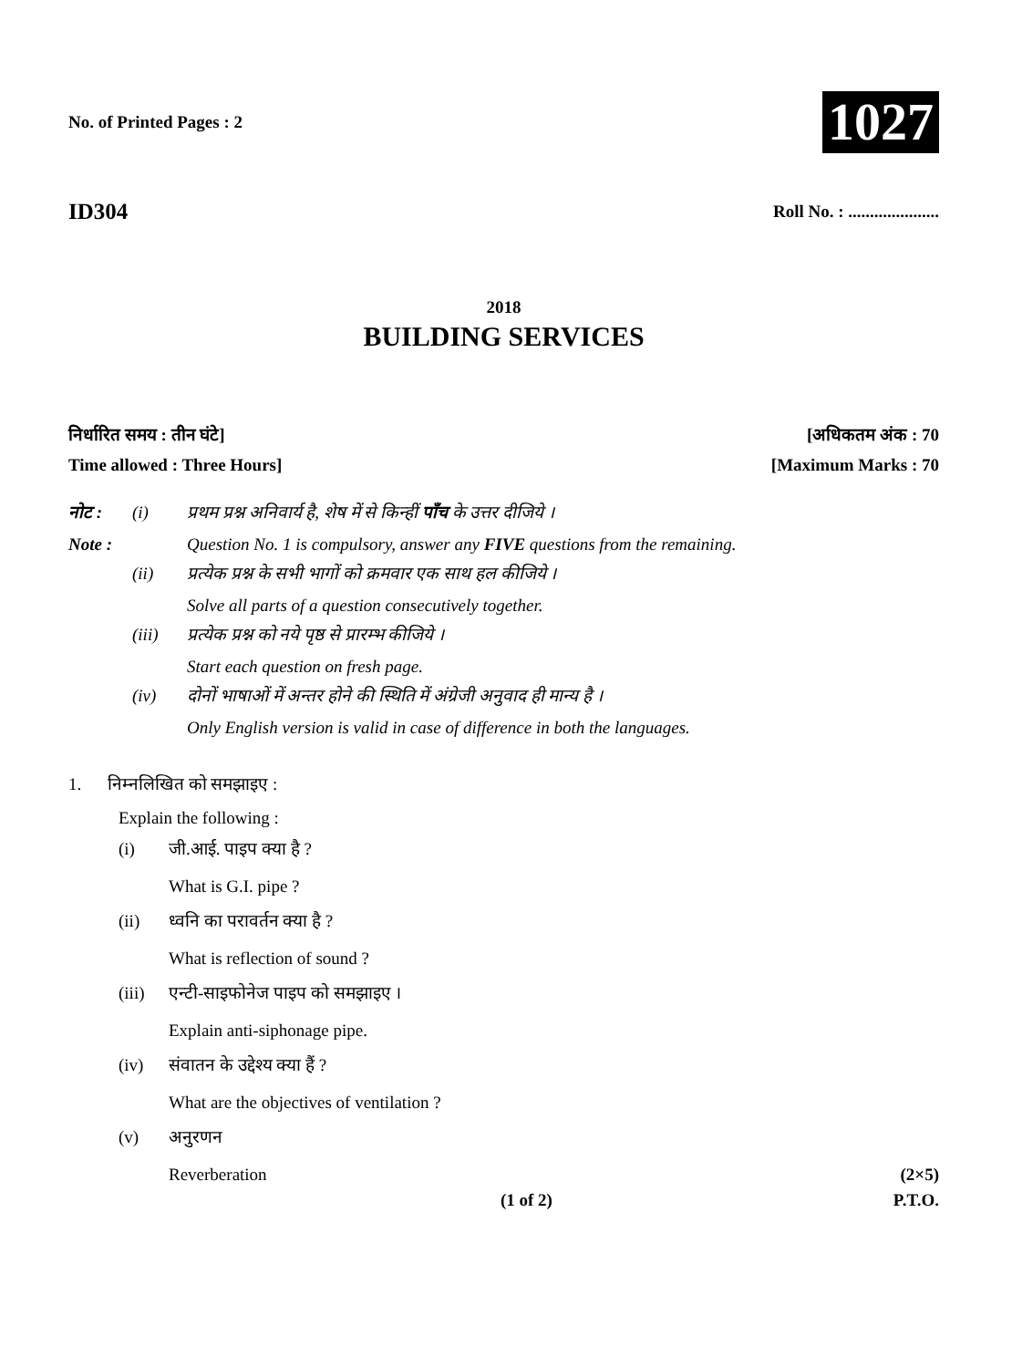No. of Printed Pages : 2
1027
ID304
Roll No. : .....................
2018
BUILDING SERVICES
निर्धारित समय : तीन घंटे] [अधिकतम अंक : 70
Time allowed : Three Hours] [Maximum Marks : 70
नोट :
(i)
प्रथम प्रश्न अनिवार्य है, शेष में से किन्हीं पाँच के उत्तर दीजिये ।
Note :
Question No. 1 is compulsory, answer any FIVE questions from the remaining.
(ii)
प्रत्येक प्रश्न के सभी भागों को क्रमवार एक साथ हल कीजिये ।
Solve all parts of a question consecutively together.
(iii)
प्रत्येक प्रश्न को नये पृष्ठ से प्रारम्भ कीजिये ।
Start each question on fresh page.
(iv)
दोनों भाषाओं में अन्तर होने की स्थिति में अंग्रेजी अनुवाद ही मान्य है ।
Only English version is valid in case of difference in both the languages.
1. निम्नलिखित को समझाइए :
Explain the following :
(i)
जी.आई. पाइप क्या है ?
What is G.I. pipe ?
(ii)
ध्वनि का परावर्तन क्या है ?
What is reflection of sound ?
(iii)
एन्टी-साइफोनेज पाइप को समझाइए ।
Explain anti-siphonage pipe.
(iv)
संवातन के उद्देश्य क्या हैं ?
What are the objectives of ventilation ?
(v)
अनुरणन
Reverberation (2×5)
(1 of 2) P.T.O.